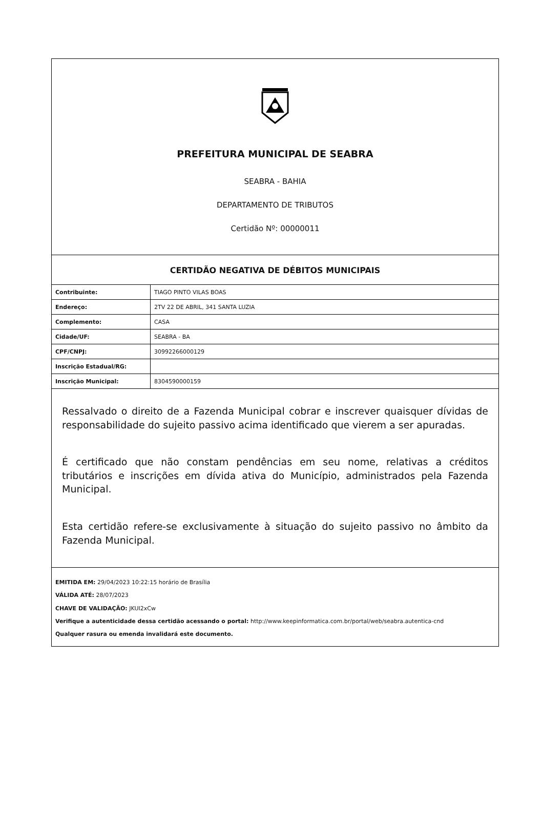PREFEITURA MUNICIPAL DE SEABRA
SEABRA - BAHIA
DEPARTAMENTO DE TRIBUTOS
Certidão Nº: 00000011
CERTIDÃO NEGATIVA DE DÉBITOS MUNICIPAIS
| Contribuinte: | TIAGO PINTO VILAS BOAS |
| Endereço: | 2TV 22 DE ABRIL, 341 SANTA LUZIA |
| Complemento: | CASA |
| Cidade/UF: | SEABRA - BA |
| CPF/CNPJ: | 30992266000129 |
| Inscrição Estadual/RG: | |
| Inscrição Municipal: | 8304590000159 |
Ressalvado o direito de a Fazenda Municipal cobrar e inscrever quaisquer dívidas de responsabilidade do sujeito passivo acima identificado que vierem a ser apuradas.
É certificado que não constam pendências em seu nome, relativas a créditos tributários e inscrições em dívida ativa do Município, administrados pela Fazenda Municipal.
Esta certidão refere-se exclusivamente à situação do sujeito passivo no âmbito da Fazenda Municipal.
EMITIDA EM: 29/04/2023 10:22:15 horário de Brasília
VÁLIDA ATÉ: 28/07/2023
CHAVE DE VALIDAÇÃO: JKUI2xCw
Verifique a autenticidade dessa certidão acessando o portal: http://www.keepinformatica.com.br/portal/web/seabra.autentica-cnd
Qualquer rasura ou emenda invalidará este documento.